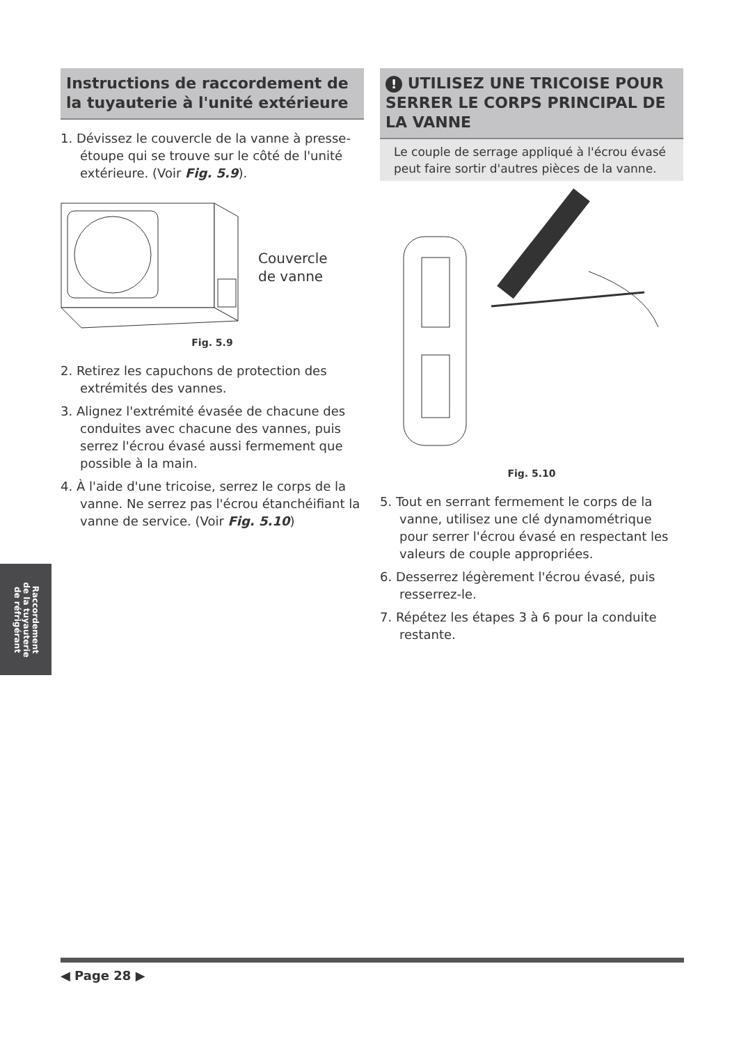Instructions de raccordement de la tuyauterie à l'unité extérieure
1. Dévissez le couvercle de la vanne à presse-étoupe qui se trouve sur le côté de l'unité extérieure. (Voir Fig. 5.9).
Couvercle
de vanne
Fig. 5.9
2. Retirez les capuchons de protection des extrémités des vannes.
3. Alignez l'extrémité évasée de chacune des conduites avec chacune des vannes, puis serrez l'écrou évasé aussi fermement que possible à la main.
4. À l'aide d'une tricoise, serrez le corps de la vanne. Ne serrez pas l'écrou étanchéifiant la vanne de service. (Voir Fig. 5.10)
! UTILISEZ UNE TRICOISE POUR SERRER LE CORPS PRINCIPAL DE LA VANNE
Le couple de serrage appliqué à l'écrou évasé peut faire sortir d'autres pièces de la vanne.
Fig. 5.10
5. Tout en serrant fermement le corps de la vanne, utilisez une clé dynamométrique pour serrer l'écrou évasé en respectant les valeurs de couple appropriées.
6. Desserrez légèrement l'écrou évasé, puis resserrez-le.
7. Répétez les étapes 3 à 6 pour la conduite restante.
Raccordement
de la tuyauterie
de réfrigérant
◀ Page 28 ▶